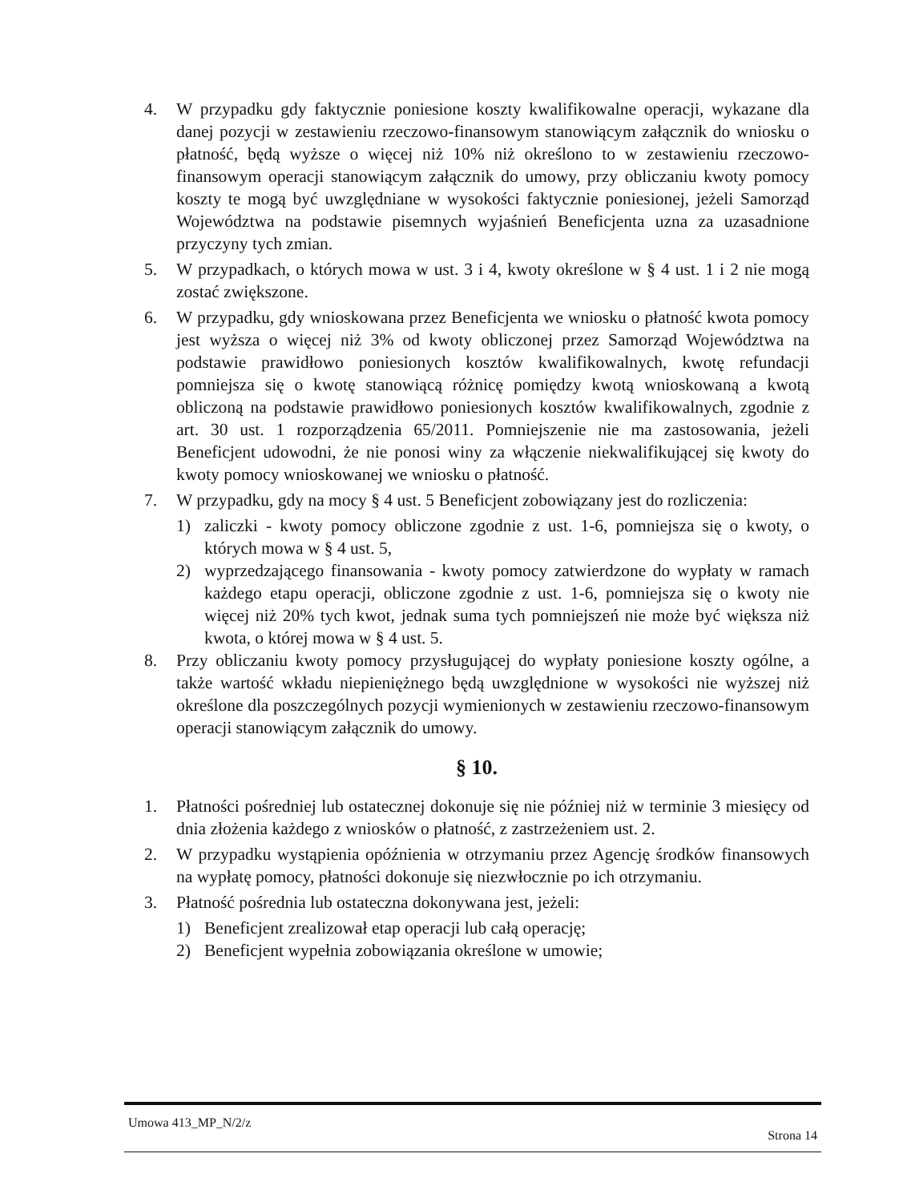4. W przypadku gdy faktycznie poniesione koszty kwalifikowalne operacji, wykazane dla danej pozycji w zestawieniu rzeczowo-finansowym stanowiącym załącznik do wniosku o płatność, będą wyższe o więcej niż 10% niż określono to w zestawieniu rzeczowo-finansowym operacji stanowiącym załącznik do umowy, przy obliczaniu kwoty pomocy koszty te mogą być uwzględniane w wysokości faktycznie poniesionej, jeżeli Samorząd Województwa na podstawie pisemnych wyjaśnień Beneficjenta uzna za uzasadnione przyczyny tych zmian.
5. W przypadkach, o których mowa w ust. 3 i 4, kwoty określone w § 4 ust. 1 i 2 nie mogą zostać zwiększone.
6. W przypadku, gdy wnioskowana przez Beneficjenta we wniosku o płatność kwota pomocy jest wyższa o więcej niż 3% od kwoty obliczonej przez Samorząd Województwa na podstawie prawidłowo poniesionych kosztów kwalifikowalnych, kwotę refundacji pomniejsza się o kwotę stanowiącą różnicę pomiędzy kwotą wnioskowaną a kwotą obliczoną na podstawie prawidłowo poniesionych kosztów kwalifikowalnych, zgodnie z art. 30 ust. 1 rozporządzenia 65/2011. Pomniejszenie nie ma zastosowania, jeżeli Beneficjent udowodni, że nie ponosi winy za włączenie niekwalifikującej się kwoty do kwoty pomocy wnioskowanej we wniosku o płatność.
7. W przypadku, gdy na mocy § 4 ust. 5 Beneficjent zobowiązany jest do rozliczenia:
1) zaliczki - kwoty pomocy obliczone zgodnie z ust. 1-6, pomniejsza się o kwoty, o których mowa w § 4 ust. 5,
2) wyprzedzającego finansowania - kwoty pomocy zatwierdzone do wypłaty w ramach każdego etapu operacji, obliczone zgodnie z ust. 1-6, pomniejsza się o kwoty nie więcej niż 20% tych kwot, jednak suma tych pomniejszeń nie może być większa niż kwota, o której mowa w § 4 ust. 5.
8. Przy obliczaniu kwoty pomocy przysługującej do wypłaty poniesione koszty ogólne, a także wartość wkładu niepieniężnego będą uwzględnione w wysokości nie wyższej niż określone dla poszczególnych pozycji wymienionych w zestawieniu rzeczowo-finansowym operacji stanowiącym załącznik do umowy.
§ 10.
1. Płatności pośredniej lub ostatecznej dokonuje się nie później niż w terminie 3 miesięcy od dnia złożenia każdego z wniosków o płatność, z zastrzeżeniem ust. 2.
2. W przypadku wystąpienia opóźnienia w otrzymaniu przez Agencję środków finansowych na wypłatę pomocy, płatności dokonuje się niezwłocznie po ich otrzymaniu.
3. Płatność pośrednia lub ostateczna dokonywana jest, jeżeli:
1) Beneficjent zrealizował etap operacji lub całą operację;
2) Beneficjent wypełnia zobowiązania określone w umowie;
Umowa 413_MP_N/2/z Strona 14